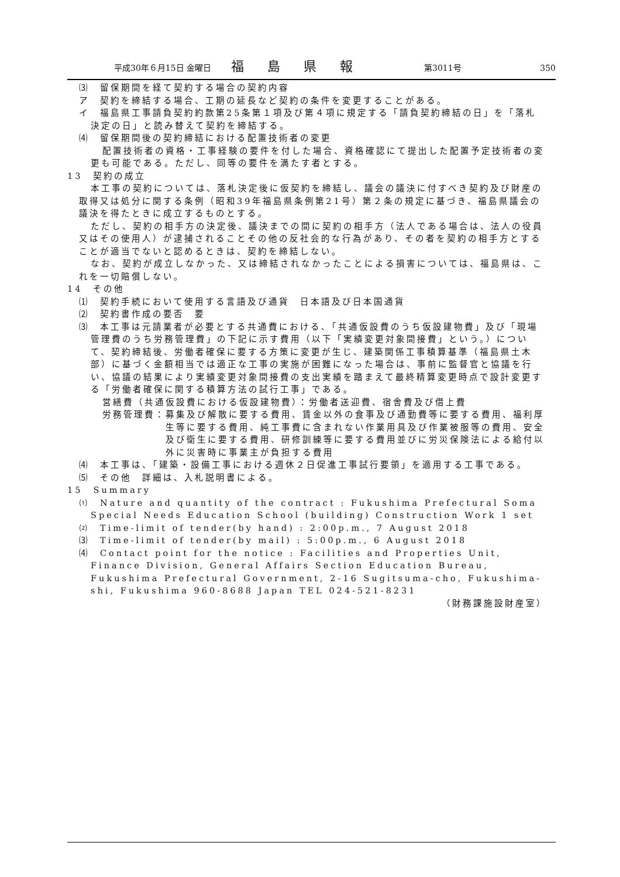平成30年６月15日 金曜日 福島県報 第3011号 350
⑶　留保期間を経て契約する場合の契約内容
ア　契約を締結する場合、工期の延長など契約の条件を変更することがある。
イ　福島県工事請負契約約款第25条第１項及び第４項に規定する「請負契約締結の日」を「落札決定の日」と読み替えて契約を締結する。
⑷　留保期間後の契約締結における配置技術者の変更
配置技術者の資格・工事経験の要件を付した場合、資格確認にて提出した配置予定技術者の変更も可能である。ただし、同等の要件を満たす者とする。
13　契約の成立
本工事の契約については、落札決定後に仮契約を締結し、議会の議決に付すべき契約及び財産の取得又は処分に関する条例（昭和39年福島県条例第21号）第２条の規定に基づき、福島県議会の議決を得たときに成立するものとする。
ただし、契約の相手方の決定後、議決までの間に契約の相手方（法人である場合は、法人の役員又はその使用人）が逮捕されることその他の反社会的な行為があり、その者を契約の相手方とすることが適当でないと認めるときは、契約を締結しない。
なお、契約が成立しなかった、又は締結されなかったことによる損害については、福島県は、これを一切賠償しない。
14　その他
⑴　契約手続において使用する言語及び通貨　日本語及び日本国通貨
⑵　契約書作成の要否　要
⑶　本工事は元請業者が必要とする共通費における、「共通仮設費のうち仮設建物費」及び「現場管理費のうち労務管理費」の下記に示す費用（以下「実績変更対象間接費」という。）について、契約締結後、労働者確保に要する方策に変更が生じ、建築関係工事積算基準（福島県土木部）に基づく金額相当では適正な工事の実施が困難になった場合は、事前に監督官と協議を行い、協議の結果により実績変更対象間接費の支出実績を踏まえて最終精算変更時点で設計変更する「労働者確保に関する積算方法の試行工事」である。
営繕費（共通仮設費における仮設建物費）：労働者送迎費、宿舎費及び借上費
労務管理費： 募集及び解散に要する費用、賃金以外の食事及び通勤費等に要する費用、福利厚生等に要する費用、純工事費に含まれない作業用具及び作業被服等の費用、安全及び衛生に要する費用、研修訓練等に要する費用並びに労災保険法による給付以外に災害時に事業主が負担する費用
⑷　本工事は、「建築・設備工事における週休２日促進工事試行要領」を適用する工事である。
⑸　その他　詳細は、入札説明書による。
15　Summary
⑴　Nature and quantity of the contract : Fukushima Prefectural Soma Special Needs Education School (building) Construction Work 1 set
⑵　Time-limit of tender(by hand) : 2:00p.m., 7 August 2018
⑶　Time-limit of tender(by mail) : 5:00p.m., 6 August 2018
⑷　Contact point for the notice : Facilities and Properties Unit, Finance Division, General Affairs Section Education Bureau, Fukushima Prefectural Government, 2-16 Sugitsuma-cho, Fukushima-shi, Fukushima 960-8688 Japan TEL 024-521-8231
（財務課施設財産室）